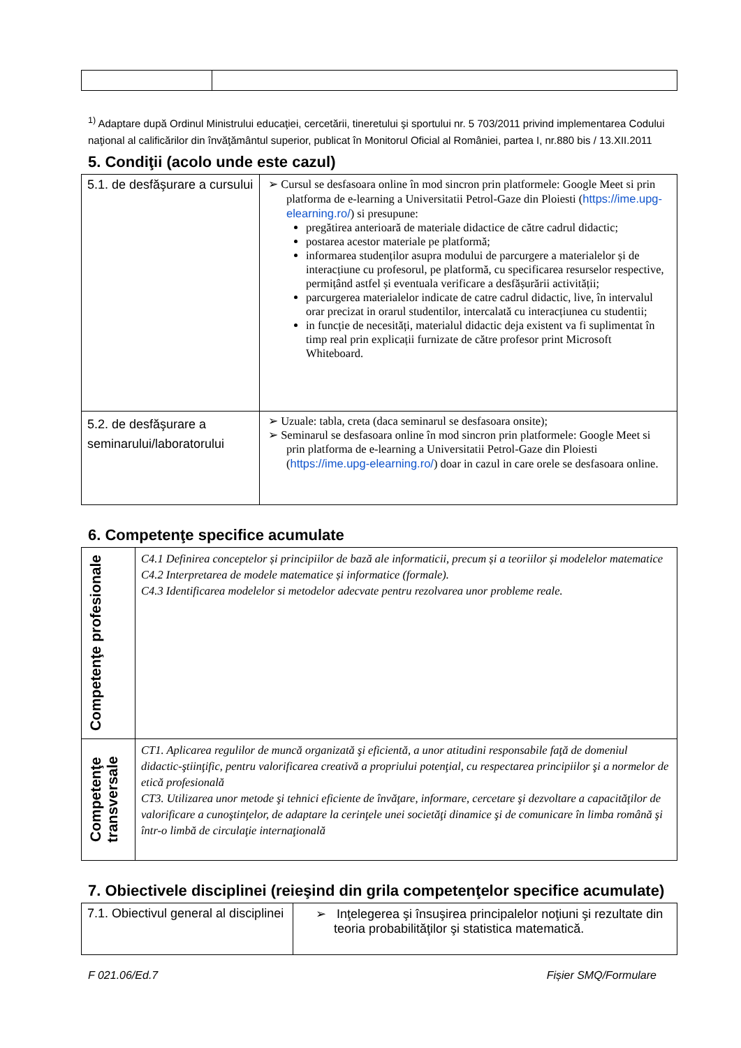<sup>1)</sup> Adaptare după Ordinul Ministrului educaţiei, cercetării, tineretului şi sportului nr. 5 703/2011 privind implementarea Codului naţional al calificărilor din învăţământul superior, publicat în Monitorul Oficial al României, partea I, nr.880 bis / 13.XII.2011
5. Condiţii (acolo unde este cazul)
| 5.1. de desfăşurare a cursului | ➢ Cursul se desfasoara online în mod sincron prin platformele: Google Meet si prin platforma de e-learning a Universitatii Petrol-Gaze din Ploiesti ( https://ime.upg-elearning.ro/ ) si presupune: pregătirea anterioară de materiale didactice de către cadrul didactic; postarea acestor materiale pe platformă; informarea studenților asupra modului de parcurgere a materialelor și de interacțiune cu profesorul, pe platformă, cu specificarea resurselor respective, permițând astfel și eventuala verificare a desfășurării activității; parcurgerea materialelor indicate de catre cadrul didactic, live, în intervalul orar precizat in orarul studentilor, intercalată cu interacțiunea cu studentii; in funcție de necesități, materialul didactic deja existent va fi suplimentat în timp real prin explicații furnizate de către profesor print Microsoft Whiteboard. |
| 5.2. de desfăşurare a seminarului/laboratorului | ➢ Uzuale: tabla, creta (daca seminarul se desfasoara onsite); ➢ Seminarul se desfasoara online în mod sincron prin platformele: Google Meet si prin platforma de e-learning a Universitatii Petrol-Gaze din Ploiesti ( https://ime.upg-elearning.ro/ ) doar in cazul in care orele se desfasoara online. |
6. Competenţe specifice acumulate
| Competenţe profesionale | C4.1 Definirea conceptelor și principiilor de bază ale informaticii, precum și a teoriilor și modelelor matematice C4.2 Interpretarea de modele matematice și informatice (formale). C4.3 Identificarea modelelor si metodelor adecvate pentru rezolvarea unor probleme reale. |
| Competenţe transversale | CT1. Aplicarea regulilor de muncă organizată şi eficientă, a unor atitudini responsabile faţă de domeniul didactic-ştiinţific, pentru valorificarea creativă a propriului potenţial, cu respectarea principiilor şi a normelor de etică profesională CT3. Utilizarea unor metode şi tehnici eficiente de învăţare, informare, cercetare şi dezvoltare a capacităţilor de valorificare a cunoştinţelor, de adaptare la cerinţele unei societăţi dinamice şi de comunicare în limba română şi într-o limbă de circulaţie internaţională |
7. Obiectivele disciplinei (reieşind din grila competenţelor specifice acumulate)
| 7.1. Obiectivul general al disciplinei | ➢ Inţelegerea şi însuşirea principalelor noţiuni şi rezultate din teoria probabilităţilor şi statistica matematică. |
F 021.06/Ed.7 Fișier SMQ/Formulare